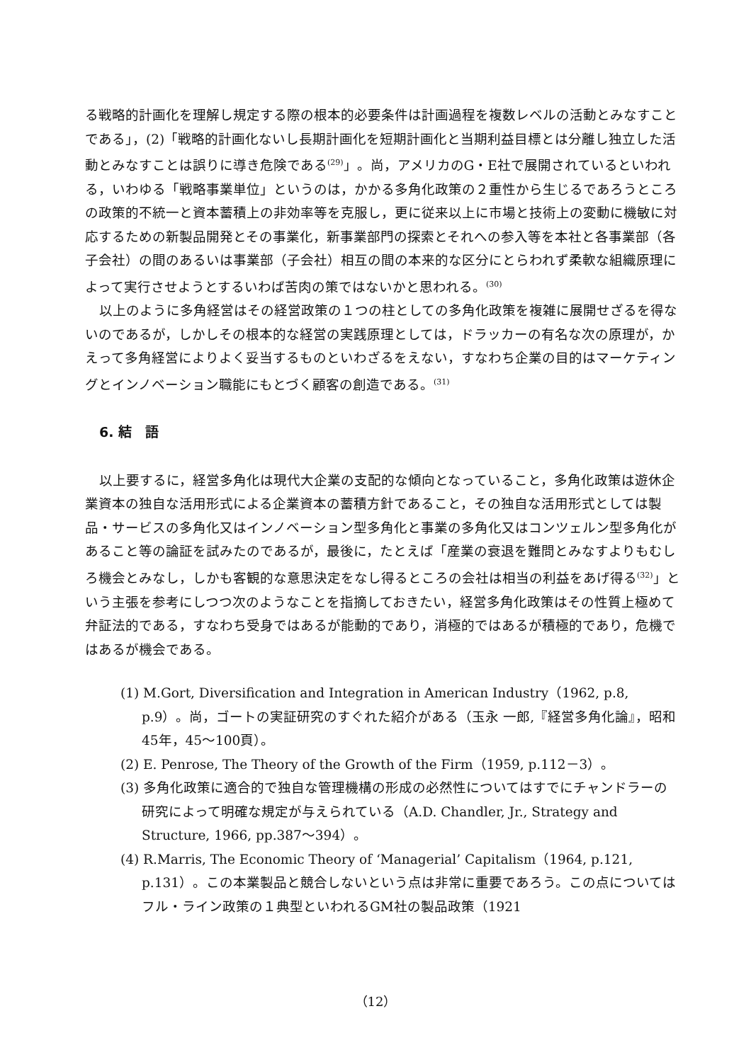る戦略的計画化を理解し規定する際の根本的必要条件は計画過程を複数レベルの活動とみなすことである」，(2)「戦略的計画化ないし長期計画化を短期計画化と当期利益目標とは分離し独立した活動とみなすことは誤りに導き危険である<sup>(29)</sup>」。尚，アメリカのG・E社で展開されているといわれる，いわゆる「戦略事業単位」というのは，かかる多角化政策の２重性から生じるであろうところの政策的不統一と資本蓄積上の非効率等を克服し，更に従来以上に市場と技術上の変動に機敏に対応するための新製品開発とその事業化，新事業部門の探索とそれへの参入等を本社と各事業部（各子会社）の間のあるいは事業部（子会社）相互の間の本来的な区分にとらわれず柔軟な組織原理によって実行させようとするいわば苦肉の策ではないかと思われる。<sup>(30)</sup>
以上のように多角経営はその経営政策の１つの柱としての多角化政策を複雑に展開せざるを得ないのであるが，しかしその根本的な経営の実践原理としては，ドラッカーの有名な次の原理が，かえって多角経営によりよく妥当するものといわざるをえない，すなわち企業の目的はマーケティングとインノベーション職能にもとづく顧客の創造である。<sup>(31)</sup>
6. 結　語
以上要するに，経営多角化は現代大企業の支配的な傾向となっていること，多角化政策は遊休企業資本の独自な活用形式による企業資本の蓄積方針であること，その独自な活用形式としては製品・サービスの多角化又はインノベーション型多角化と事業の多角化又はコンツェルン型多角化があること等の論証を試みたのであるが，最後に，たとえば「産業の衰退を難問とみなすよりもむしろ機会とみなし，しかも客観的な意思決定をなし得るところの会社は相当の利益をあげ得る<sup>(32)</sup>」という主張を参考にしつつ次のようなことを指摘しておきたい，経営多角化政策はその性質上極めて弁証法的である，すなわち受身ではあるが能動的であり，消極的ではあるが積極的であり，危機ではあるが機会である。
(1) M.Gort, Diversification and Integration in American Industry（1962, p.8, p.9）。尚，ゴートの実証研究のすぐれた紹介がある（玉永 一郎,『経営多角化論』，昭和45年，45～100頁）。
(2) E. Penrose, The Theory of the Growth of the Firm（1959, p.112－3）。
(3) 多角化政策に適合的で独自な管理機構の形成の必然性についてはすでにチャンドラーの研究によって明確な規定が与えられている（A.D. Chandler, Jr., Strategy and Structure, 1966, pp.387～394）。
(4) R.Marris, The Economic Theory of ‘Managerial’ Capitalism（1964, p.121, p.131）。この本業製品と競合しないという点は非常に重要であろう。この点についてはフル・ライン政策の１典型といわれるGM社の製品政策（1921
（12）